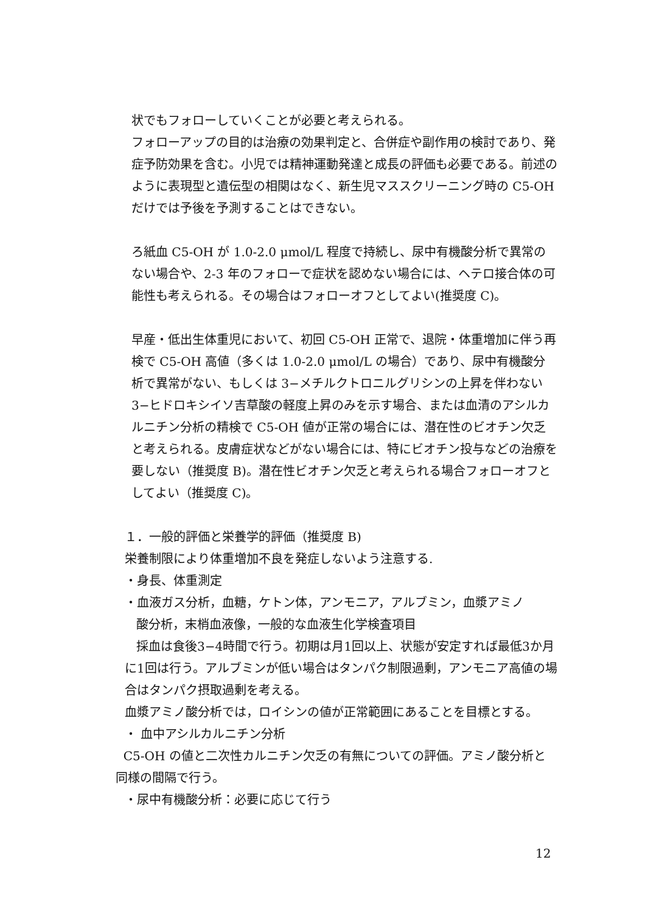状でもフォローしていくことが必要と考えられる。
フォローアップの目的は治療の効果判定と、合併症や副作用の検討であり、発症予防効果を含む。小児では精神運動発達と成長の評価も必要である。前述のように表現型と遺伝型の相関はなく、新生児マススクリーニング時の C5-OH だけでは予後を予測することはできない。
ろ紙血 C5-OH が 1.0-2.0 μmol/L 程度で持続し、尿中有機酸分析で異常のない場合や、2-3 年のフォローで症状を認めない場合には、ヘテロ接合体の可能性も考えられる。その場合はフォローオフとしてよい(推奨度 C)。
早産・低出生体重児において、初回 C5-OH 正常で、退院・体重増加に伴う再検で C5-OH 高値（多くは 1.0-2.0 μmol/L の場合）であり、尿中有機酸分析で異常がない、もしくは 3−メチルクトロニルグリシンの上昇を伴わない 3−ヒドロキシイソ吉草酸の軽度上昇のみを示す場合、または血清のアシルカルニチン分析の精検で C5-OH 値が正常の場合には、潜在性のビオチン欠乏と考えられる。皮膚症状などがない場合には、特にビオチン投与などの治療を要しない（推奨度 B)。潜在性ビオチン欠乏と考えられる場合フォローオフとしてよい（推奨度 C)。
１．一般的評価と栄養学的評価（推奨度 B)
栄養制限により体重増加不良を発症しないよう注意する.
・身長、体重測定
・血液ガス分析，血糖，ケトン体，アンモニア，アルブミン，血漿アミノ
酸分析，末梢血液像，一般的な血液生化学検査項目
採血は食後3−4時間で行う。初期は月1回以上、状態が安定すれば最低3か月に1回は行う。アルブミンが低い場合はタンパク制限過剰，アンモニア高値の場合はタンパク摂取過剰を考える。
血漿アミノ酸分析では，ロイシンの値が正常範囲にあることを目標とする。
・ 血中アシルカルニチン分析
C5-OH の値と二次性カルニチン欠乏の有無についての評価。アミノ酸分析と同様の間隔で行う。
・尿中有機酸分析：必要に応じて行う
12